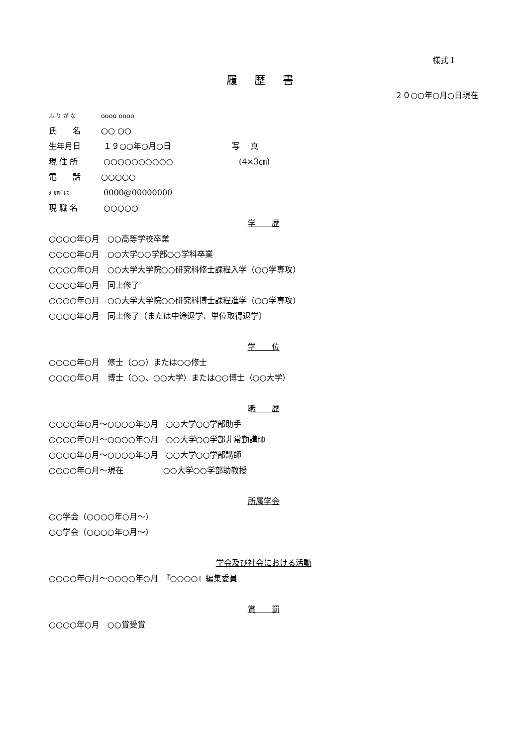様式１
履 歴 書
２０○○年○月○日現在
ふ り が な oooo oooo
氏　　名 ○○ ○○
生年月日 １９○○年○月○日 写　 真
現 住 所 ○○○○○○○○○○ (4×3㎝)
電　　話 ○○○○○
ﾒｰﾙｱﾄﾞﾚｽ 0000@00000000
現 職 名 ○○○○○
学　　歴
○○○○年○月　○○高等学校卒業
○○○○年○月　○○大学○○学部○○学科卒業
○○○○年○月　○○大学大学院○○研究科修士課程入学（○○学専攻）
○○○○年○月　同上修了
○○○○年○月　○○大学大学院○○研究科博士課程進学（○○学専攻）
○○○○年○月　同上修了（または中途退学、単位取得退学）
学　　位
○○○○年○月　修士（○○）または○○修士
○○○○年○月　博士（○○、○○大学）または○○博士（○○大学）
職　　歴
○○○○年○月～○○○○年○月　○○大学○○学部助手
○○○○年○月～○○○○年○月　○○大学○○学部非常勤講師
○○○○年○月～○○○○年○月　○○大学○○学部講師
○○○○年○月～現在　　　　　○○大学○○学部助教授
所属学会
○○学会（○○○○年○月～）
○○学会（○○○○年○月～）
学会及び社会における活動
○○○○年○月～○○○○年○月　『○○○○』編集委員
賞　　罰
○○○○年○月　○○賞受賞